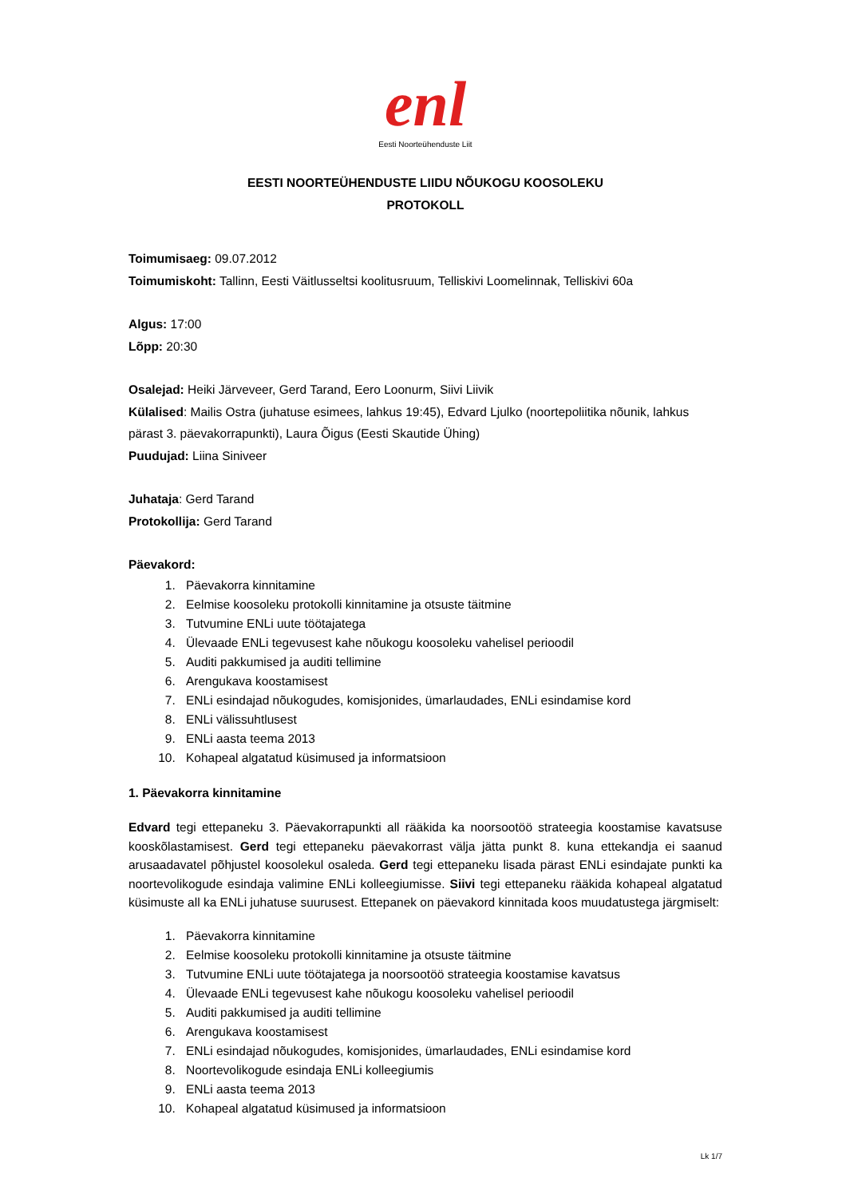enl
Eesti Noorteühenduste Liit
EESTI NOORTEÜHENDUSTE LIIDU NÕUKOGU KOOSOLEKU
PROTOKOLL
Toimumisaeg: 09.07.2012
Toimumiskoht: Tallinn, Eesti Väitlusseltsi koolitusruum, Telliskivi Loomelinnak, Telliskivi 60a
Algus: 17:00
Lõpp: 20:30
Osalejad: Heiki Järveveer, Gerd Tarand, Eero Loonurm, Siivi Liivik
Külalised: Mailis Ostra (juhatuse esimees, lahkus 19:45), Edvard Ljulko (noortepoliitika nõunik, lahkus pärast 3. päevakorrapunkti), Laura Õigus (Eesti Skautide Ühing)
Puudujad: Liina Siniveer
Juhataja: Gerd Tarand
Protokollija: Gerd Tarand
Päevakord:
1. Päevakorra kinnitamine
2. Eelmise koosoleku protokolli kinnitamine ja otsuste täitmine
3. Tutvumine ENLi uute töötajatega
4. Ülevaade ENLi tegevusest kahe nõukogu koosoleku vahelisel perioodil
5. Auditi pakkumised ja auditi tellimine
6. Arengukava koostamisest
7. ENLi esindajad nõukogudes, komisjonides, ümarlaudades, ENLi esindamise kord
8. ENLi välissuhtlusest
9. ENLi aasta teema 2013
10. Kohapeal algatatud küsimused ja informatsioon
1. Päevakorra kinnitamine
Edvard tegi ettepaneku 3. Päevakorrapunkti all rääkida ka noorsootöö strateegia koostamise kavatsuse kooskõlastamisest. Gerd tegi ettepaneku päevakorrast välja jätta punkt 8. kuna ettekandja ei saanud arusaadavatel põhjustel koosolekul osaleda. Gerd tegi ettepaneku lisada pärast ENLi esindajate punkti ka noortevolikogude esindaja valimine ENLi kolleegiumisse. Siivi tegi ettepaneku rääkida kohapeal algatatud küsimuste all ka ENLi juhatuse suurusest. Ettepanek on päevakord kinnitada koos muudatustega järgmiselt:
1. Päevakorra kinnitamine
2. Eelmise koosoleku protokolli kinnitamine ja otsuste täitmine
3. Tutvumine ENLi uute töötajatega ja noorsootöö strateegia koostamise kavatsus
4. Ülevaade ENLi tegevusest kahe nõukogu koosoleku vahelisel perioodil
5. Auditi pakkumised ja auditi tellimine
6. Arengukava koostamisest
7. ENLi esindajad nõukogudes, komisjonides, ümarlaudades, ENLi esindamise kord
8. Noortevolikogude esindaja ENLi kolleegiumis
9. ENLi aasta teema 2013
10. Kohapeal algatatud küsimused ja informatsioon
Lk 1/7